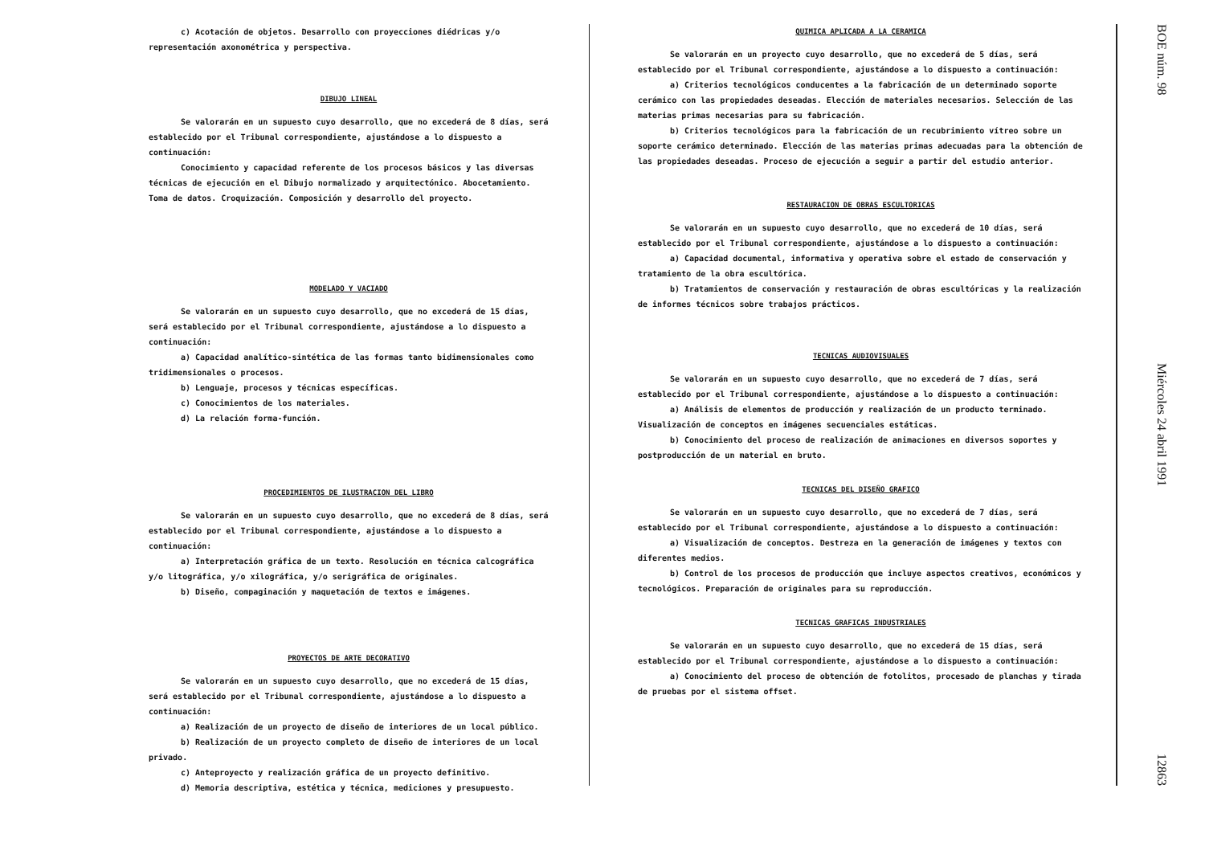c) Acotación de objetos. Desarrollo con proyecciones diédricas y/o representación axonométrica y perspectiva.
DIBUJO LINEAL
Se valorarán en un supuesto cuyo desarrollo, que no excederá de 8 días, será establecido por el Tribunal correspondiente, ajustándose a lo dispuesto a continuación:
Conocimiento y capacidad referente de los procesos básicos y las diversas técnicas de ejecución en el Dibujo normalizado y arquitectónico. Abocetamiento. Toma de datos. Croquización. Composición y desarrollo del proyecto.
MODELADO Y VACIADO
Se valorarán en un supuesto cuyo desarrollo, que no excederá de 15 días, será establecido por el Tribunal correspondiente, ajustándose a lo dispuesto a continuación:
a) Capacidad analítico-sintética de las formas tanto bidimensionales como tridimensionales o procesos.
b) Lenguaje, procesos y técnicas específicas.
c) Conocimientos de los materiales.
d) La relación forma-función.
PROCEDIMIENTOS DE ILUSTRACION DEL LIBRO
Se valorarán en un supuesto cuyo desarrollo, que no excederá de 8 días, será establecido por el Tribunal correspondiente, ajustándose a lo dispuesto a continuación:
a) Interpretación gráfica de un texto. Resolución en técnica calcográfica y/o litográfica, y/o xilográfica, y/o serigráfica de originales.
b) Diseño, compaginación y maquetación de textos e imágenes.
PROYECTOS DE ARTE DECORATIVO
Se valorarán en un supuesto cuyo desarrollo, que no excederá de 15 días, será establecido por el Tribunal correspondiente, ajustándose a lo dispuesto a continuación:
a) Realización de un proyecto de diseño de interiores de un local público.
b) Realización de un proyecto completo de diseño de interiores de un local privado.
c) Anteproyecto y realización gráfica de un proyecto definitivo.
d) Memoria descriptiva, estética y técnica, mediciones y presupuesto.
QUIMICA APLICADA A LA CERAMICA
Se valorarán en un proyecto cuyo desarrollo, que no excederá de 5 días, será establecido por el Tribunal correspondiente, ajustándose a lo dispuesto a continuación:
a) Criterios tecnológicos conducentes a la fabricación de un determinado soporte cerámico con las propiedades deseadas. Elección de materiales necesarios. Selección de las materias primas necesarias para su fabricación.
b) Criterios tecnológicos para la fabricación de un recubrimiento vítreo sobre un soporte cerámico determinado. Elección de las materias primas adecuadas para la obtención de las propiedades deseadas. Proceso de ejecución a seguir a partir del estudio anterior.
RESTAURACION DE OBRAS ESCULTORICAS
Se valorarán en un supuesto cuyo desarrollo, que no excederá de 10 días, será establecido por el Tribunal correspondiente, ajustándose a lo dispuesto a continuación:
a) Capacidad documental, informativa y operativa sobre el estado de conservación y tratamiento de la obra escultórica.
b) Tratamientos de conservación y restauración de obras escultóricas y la realización de informes técnicos sobre trabajos prácticos.
TECNICAS AUDIOVISUALES
Se valorarán en un supuesto cuyo desarrollo, que no excederá de 7 días, será establecido por el Tribunal correspondiente, ajustándose a lo dispuesto a continuación:
a) Análisis de elementos de producción y realización de un producto terminado. Visualización de conceptos en imágenes secuenciales estáticas.
b) Conocimiento del proceso de realización de animaciones en diversos soportes y postproducción de un material en bruto.
TECNICAS DEL DISEÑO GRAFICO
Se valorarán en un supuesto cuyo desarrollo, que no excederá de 7 días, será establecido por el Tribunal correspondiente, ajustándose a lo dispuesto a continuación:
a) Visualización de conceptos. Destreza en la generación de imágenes y textos con diferentes medios.
b) Control de los procesos de producción que incluye aspectos creativos, económicos y tecnológicos. Preparación de originales para su reproducción.
TECNICAS GRAFICAS INDUSTRIALES
Se valorarán en un supuesto cuyo desarrollo, que no excederá de 15 días, será establecido por el Tribunal correspondiente, ajustándose a lo dispuesto a continuación:
a) Conocimiento del proceso de obtención de fotolitos, procesado de planchas y tirada de pruebas por el sistema offset.
BOE núm. 98 Miércoles 24 abril 1991 12863